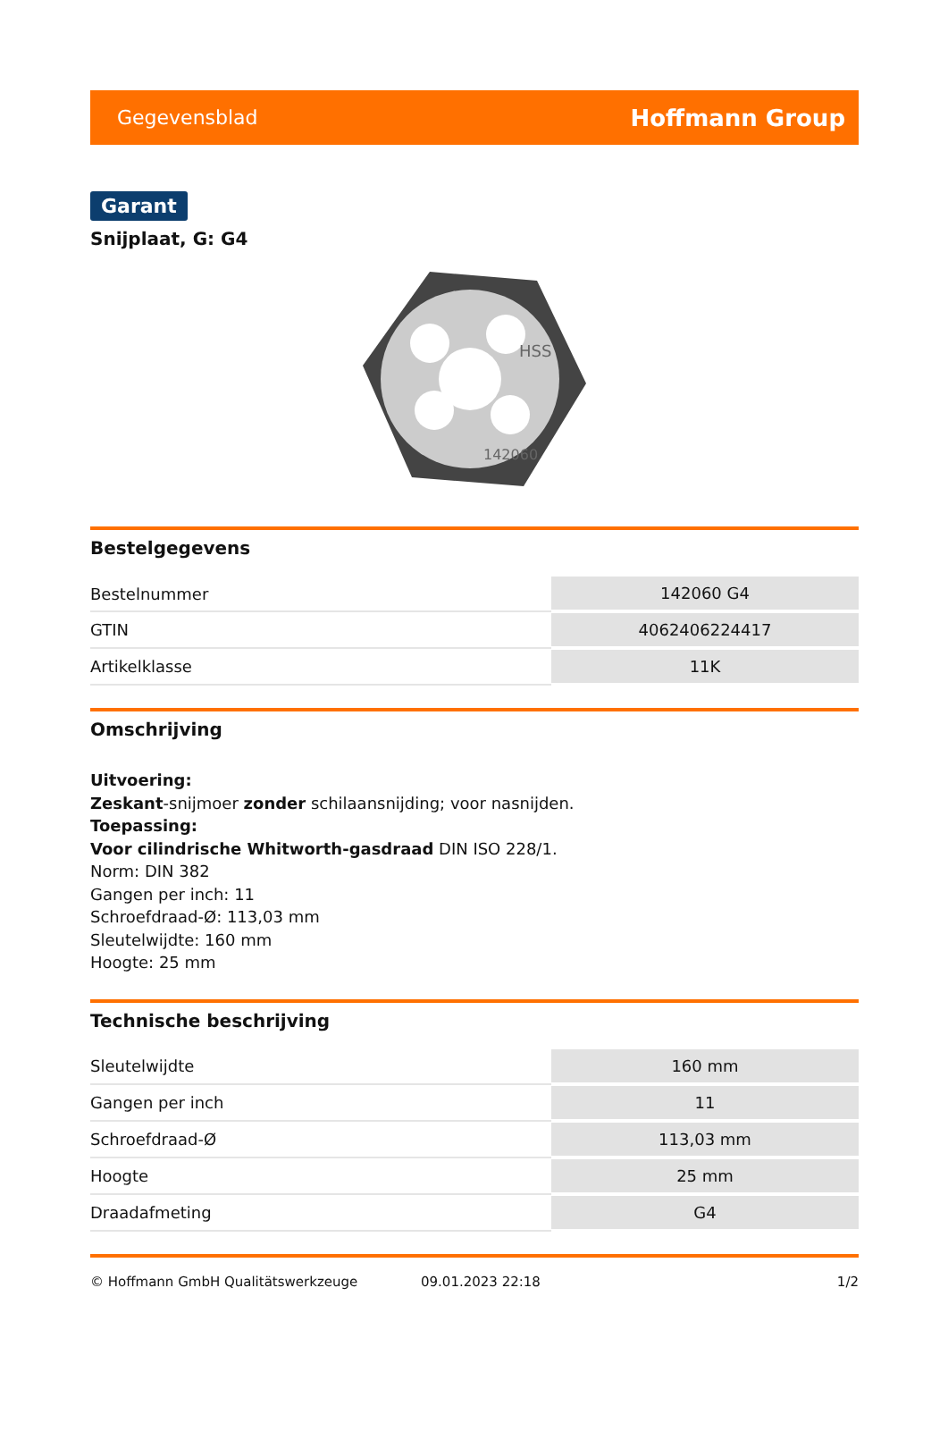Gegevensblad Hoffmann Group
Garant
Snijplaat, G: G4
HSS
142060
Bestelgegevens
| Bestelnummer | 142060 G4 |
| GTIN | 4062406224417 |
| Artikelklasse | 11K |
Omschrijving
Uitvoering:
Zeskant-snijmoer zonder schilaansnijding; voor nasnijden.
Toepassing:
Voor cilindrische Whitworth-gasdraad DIN ISO 228/1.
Norm: DIN 382
Gangen per inch: 11
Schroefdraad-Ø: 113,03 mm
Sleutelwijdte: 160 mm
Hoogte: 25 mm
Technische beschrijving
| Sleutelwijdte | 160 mm |
| Gangen per inch | 11 |
| Schroefdraad-Ø | 113,03 mm |
| Hoogte | 25 mm |
| Draadafmeting | G4 |
© Hoffmann GmbH Qualitätswerkzeuge 09.01.2023 22:18 1/2